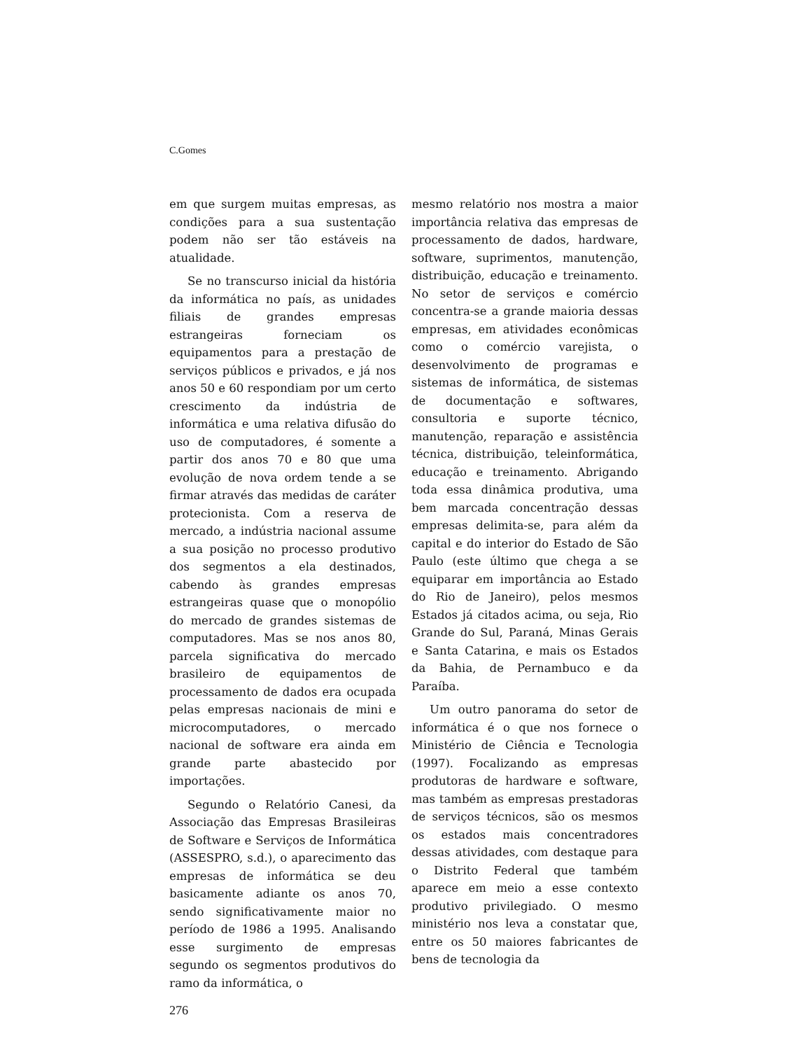C.Gomes
em que surgem muitas empresas, as condições para a sua sustentação podem não ser tão estáveis na atualidade.
Se no transcurso inicial da história da informática no país, as unidades filiais de grandes empresas estrangeiras forneciam os equipamentos para a prestação de serviços públicos e privados, e já nos anos 50 e 60 respondiam por um certo crescimento da indústria de informática e uma relativa difusão do uso de computadores, é somente a partir dos anos 70 e 80 que uma evolução de nova ordem tende a se firmar através das medidas de caráter protecionista. Com a reserva de mercado, a indústria nacional assume a sua posição no processo produtivo dos segmentos a ela destinados, cabendo às grandes empresas estrangeiras quase que o monopólio do mercado de grandes sistemas de computadores. Mas se nos anos 80, parcela significativa do mercado brasileiro de equipamentos de processamento de dados era ocupada pelas empresas nacionais de mini e microcomputadores, o mercado nacional de software era ainda em grande parte abastecido por importações.
Segundo o Relatório Canesi, da Associação das Empresas Brasileiras de Software e Serviços de Informática (ASSESPRO, s.d.), o aparecimento das empresas de informática se deu basicamente adiante os anos 70, sendo significativamente maior no período de 1986 a 1995. Analisando esse surgimento de empresas segundo os segmentos produtivos do ramo da informática, o
mesmo relatório nos mostra a maior importância relativa das empresas de processamento de dados, hardware, software, suprimentos, manutenção, distribuição, educação e treinamento. No setor de serviços e comércio concentra-se a grande maioria dessas empresas, em atividades econômicas como o comércio varejista, o desenvolvimento de programas e sistemas de informática, de sistemas de documentação e softwares, consultoria e suporte técnico, manutenção, reparação e assistência técnica, distribuição, teleinformática, educação e treinamento. Abrigando toda essa dinâmica produtiva, uma bem marcada concentração dessas empresas delimita-se, para além da capital e do interior do Estado de São Paulo (este último que chega a se equiparar em importância ao Estado do Rio de Janeiro), pelos mesmos Estados já citados acima, ou seja, Rio Grande do Sul, Paraná, Minas Gerais e Santa Catarina, e mais os Estados da Bahia, de Pernambuco e da Paraíba.
Um outro panorama do setor de informática é o que nos fornece o Ministério de Ciência e Tecnologia (1997). Focalizando as empresas produtoras de hardware e software, mas também as empresas prestadoras de serviços técnicos, são os mesmos os estados mais concentradores dessas atividades, com destaque para o Distrito Federal que também aparece em meio a esse contexto produtivo privilegiado. O mesmo ministério nos leva a constatar que, entre os 50 maiores fabricantes de bens de tecnologia da
276